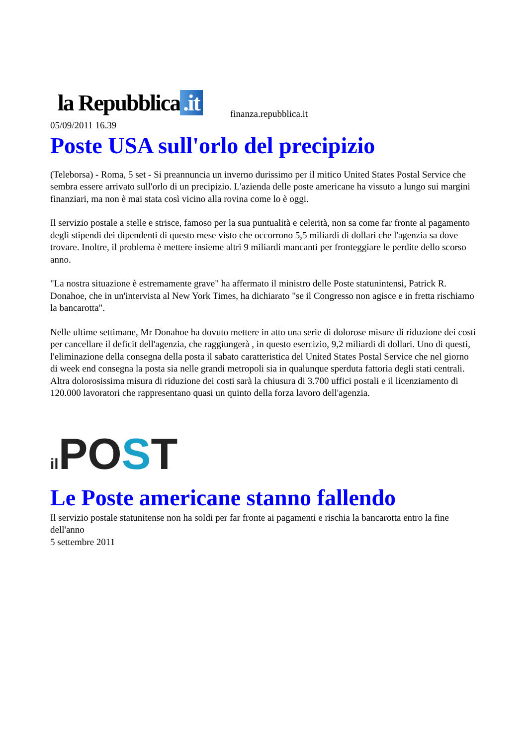la Repubblica.it
finanza.repubblica.it
05/09/2011 16.39
Poste USA sull'orlo del precipizio
(Teleborsa) - Roma, 5 set - Si preannuncia un inverno durissimo per il mitico United States Postal Service che sembra essere arrivato sull'orlo di un precipizio. L'azienda delle poste americane ha vissuto a lungo sui margini finanziari, ma non è mai stata così vicino alla rovina come lo è oggi.
Il servizio postale a stelle e strisce, famoso per la sua puntualità e celerità, non sa come far fronte al pagamento degli stipendi dei dipendenti di questo mese visto che occorrono 5,5 miliardi di dollari che l'agenzia sa dove trovare. Inoltre, il problema è mettere insieme altri 9 miliardi mancanti per fronteggiare le perdite dello scorso anno.
"La nostra situazione è estremamente grave" ha affermato il ministro delle Poste statunintensi, Patrick R. Donahoe, che in un'intervista al New York Times, ha dichiarato "se il Congresso non agisce e in fretta rischiamo la bancarotta".
Nelle ultime settimane, Mr Donahoe ha dovuto mettere in atto una serie di dolorose misure di riduzione dei costi per cancellare il deficit dell'agenzia, che raggiungerà , in questo esercizio, 9,2 miliardi di dollari. Uno di questi, l'eliminazione della consegna della posta il sabato caratteristica del United States Postal Service che nel giorno di week end consegna la posta sia nelle grandi metropoli sia in qualunque sperduta fattoria degli stati centrali. Altra dolorosissima misura di riduzione dei costi sarà la chiusura di 3.700 uffici postali e il licenziamento di 120.000 lavoratori che rappresentano quasi un quinto della forza lavoro dell'agenzia.
il POST
Le Poste americane stanno fallendo
Il servizio postale statunitense non ha soldi per far fronte ai pagamenti e rischia la bancarotta entro la fine dell'anno
5 settembre 2011